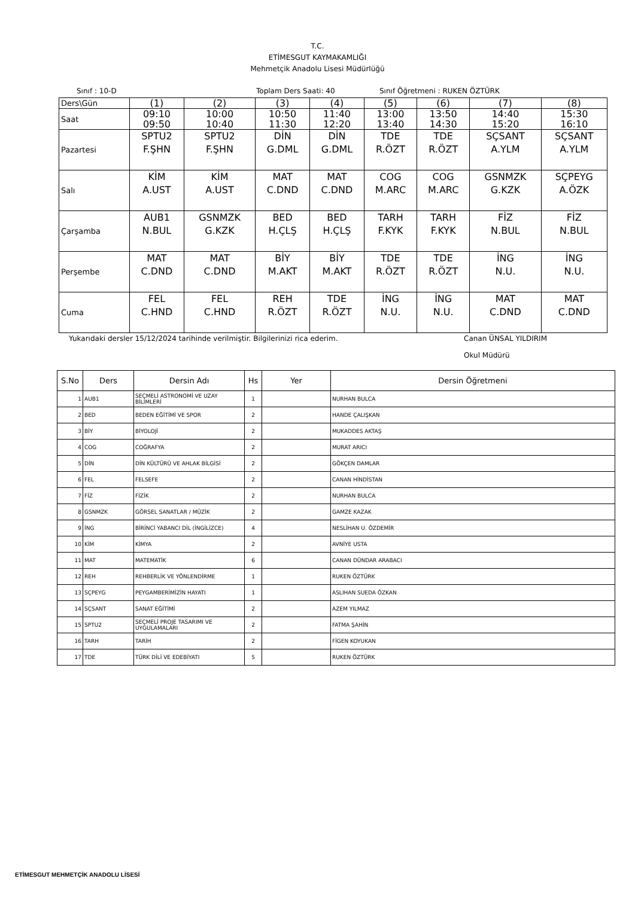T.C.
ETİMESGUT KAYMAKAMLIĞI
Mehmetçik Anadolu Lisesi Müdürlüğü
Sınıf : 10-D Toplam Ders Saati: 40 Sınıf Öğretmeni : RUKEN ÖZTÜRK
| Ders\Gün | (1) | (2) | (3) | (4) | (5) | (6) | (7) | (8) |
| Saat | 09:10 09:50 | 10:00 10:40 | 10:50 11:30 | 11:40 12:20 | 13:00 13:40 | 13:50 14:30 | 14:40 15:20 | 15:30 16:10 |
| Pazartesi | SPTU2 F.ŞHN | SPTU2 F.ŞHN | DİN G.DML | DİN G.DML | TDE R.ÖZT | TDE R.ÖZT | SÇSANT A.YLM | SÇSANT A.YLM |
| Salı | KİM A.UST | KİM A.UST | MAT C.DND | MAT C.DND | COG M.ARC | COG M.ARC | GSNMZK G.KZK | SÇPEYG A.ÖZK |
| Çarşamba | AUB1 N.BUL | GSNMZK G.KZK | BED H.ÇLŞ | BED H.ÇLŞ | TARH F.KYK | TARH F.KYK | FİZ N.BUL | FİZ N.BUL |
| Perşembe | MAT C.DND | MAT C.DND | BİY M.AKT | BİY M.AKT | TDE R.ÖZT | TDE R.ÖZT | İNG N.U. | İNG N.U. |
| Cuma | FEL C.HND | FEL C.HND | REH R.ÖZT | TDE R.ÖZT | İNG N.U. | İNG N.U. | MAT C.DND | MAT C.DND |
Yukarıdaki dersler 15/12/2024 tarihinde verilmiştir. Bilgilerinizi rica ederim. Canan ÜNSAL YILDIRIM
Okul Müdürü
| S.No | Ders | Dersin Adı | Hs | Yer | Dersin Öğretmeni |
| --- | --- | --- | --- | --- | --- |
| 1 | AUB1 | SEÇMELİ ASTRONOMİ VE UZAY BİLİMLERİ | 1 | | NURHAN BULCA |
| 2 | BED | BEDEN EĞİTİMİ VE SPOR | 2 | | HANDE ÇALIŞKAN |
| 3 | BİY | BİYOLOJİ | 2 | | MUKADDES AKTAŞ |
| 4 | COG | COĞRAFYA | 2 | | MURAT ARICI |
| 5 | DİN | DİN KÜLTÜRÜ VE AHLAK BİLGİSİ | 2 | | GÖKÇEN DAMLAR |
| 6 | FEL | FELSEFE | 2 | | CANAN HİNDİSTAN |
| 7 | FİZ | FİZİK | 2 | | NURHAN BULCA |
| 8 | GSNMZK | GÖRSEL SANATLAR / MÜZİK | 2 | | GAMZE KAZAK |
| 9 | İNG | BİRİNCİ YABANCI DİL (İNGİLİZCE) | 4 | | NESLİHAN U. ÖZDEMİR |
| 10 | KİM | KİMYA | 2 | | AVNİYE USTA |
| 11 | MAT | MATEMATİK | 6 | | CANAN DÜNDAR ARABACI |
| 12 | REH | REHBERLİK VE YÖNLENDİRME | 1 | | RUKEN ÖZTÜRK |
| 13 | SÇPEYG | PEYGAMBERİMİZİN HAYATI | 1 | | ASLIHAN SUEDA ÖZKAN |
| 14 | SÇSANT | SANAT EĞİTİMİ | 2 | | AZEM YILMAZ |
| 15 | SPTU2 | SEÇMELİ PROJE TASARIMI VE UYGULAMALARI | 2 | | FATMA ŞAHİN |
| 16 | TARH | TARİH | 2 | | FİGEN KOYUKAN |
| 17 | TDE | TÜRK DİLİ VE EDEBİYATI | 5 | | RUKEN ÖZTÜRK |
ETİMESGUT MEHMETÇİK ANADOLU LİSESİ